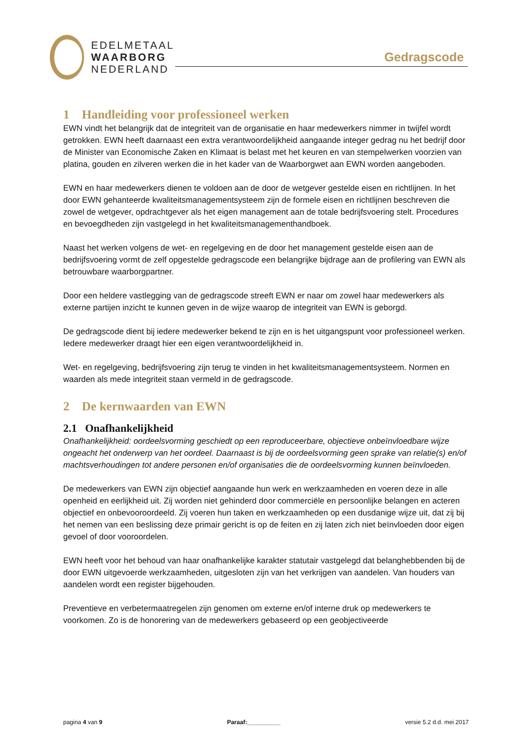EDELMETAAL
WAARBORG
NEDERLAND
Gedragscode
1 Handleiding voor professioneel werken
EWN vindt het belangrijk dat de integriteit van de organisatie en haar medewerkers nimmer in twijfel wordt getrokken. EWN heeft daarnaast een extra verantwoordelijkheid aangaande integer gedrag nu het bedrijf door de Minister van Economische Zaken en Klimaat is belast met het keuren en van stempelwerken voorzien van platina, gouden en zilveren werken die in het kader van de Waarborgwet aan EWN worden aangeboden.
EWN en haar medewerkers dienen te voldoen aan de door de wetgever gestelde eisen en richtlijnen. In het door EWN gehanteerde kwaliteitsmanagementsysteem zijn de formele eisen en richtlijnen beschreven die zowel de wetgever, opdrachtgever als het eigen management aan de totale bedrijfsvoering stelt. Procedures en bevoegdheden zijn vastgelegd in het kwaliteitsmanagementhandboek.
Naast het werken volgens de wet- en regelgeving en de door het management gestelde eisen aan de bedrijfsvoering vormt de zelf opgestelde gedragscode een belangrijke bijdrage aan de profilering van EWN als betrouwbare waarborgpartner.
Door een heldere vastlegging van de gedragscode streeft EWN er naar om zowel haar medewerkers als externe partijen inzicht te kunnen geven in de wijze waarop de integriteit van EWN is geborgd.
De gedragscode dient bij iedere medewerker bekend te zijn en is het uitgangspunt voor professioneel werken. Iedere medewerker draagt hier een eigen verantwoordelijkheid in.
Wet- en regelgeving, bedrijfsvoering zijn terug te vinden in het kwaliteitsmanagementsysteem. Normen en waarden als mede integriteit staan vermeld in de gedragscode.
2 De kernwaarden van EWN
2.1 Onafhankelijkheid
Onafhankelijkheid: oordeelsvorming geschiedt op een reproduceerbare, objectieve onbeïnvloedbare wijze ongeacht het onderwerp van het oordeel. Daarnaast is bij de oordeelsvorming geen sprake van relatie(s) en/of machtsverhoudingen tot andere personen en/of organisaties die de oordeelsvorming kunnen beïnvloeden.
De medewerkers van EWN zijn objectief aangaande hun werk en werkzaamheden en voeren deze in alle openheid en eerlijkheid uit. Zij worden niet gehinderd door commerciële en persoonlijke belangen en acteren objectief en onbevooroordeeld. Zij voeren hun taken en werkzaamheden op een dusdanige wijze uit, dat zij bij het nemen van een beslissing deze primair gericht is op de feiten en zij laten zich niet beïnvloeden door eigen gevoel of door vooroordelen.
EWN heeft voor het behoud van haar onafhankelijke karakter statutair vastgelegd dat belanghebbenden bij de door EWN uitgevoerde werkzaamheden, uitgesloten zijn van het verkrijgen van aandelen. Van houders van aandelen wordt een register bijgehouden.
Preventieve en verbetermaatregelen zijn genomen om externe en/of interne druk op medewerkers te voorkomen. Zo is de honorering van de medewerkers gebaseerd op een geobjectiveerde
pagina 4 van 9 Paraaf:__________ versie 5.2 d.d. mei 2017